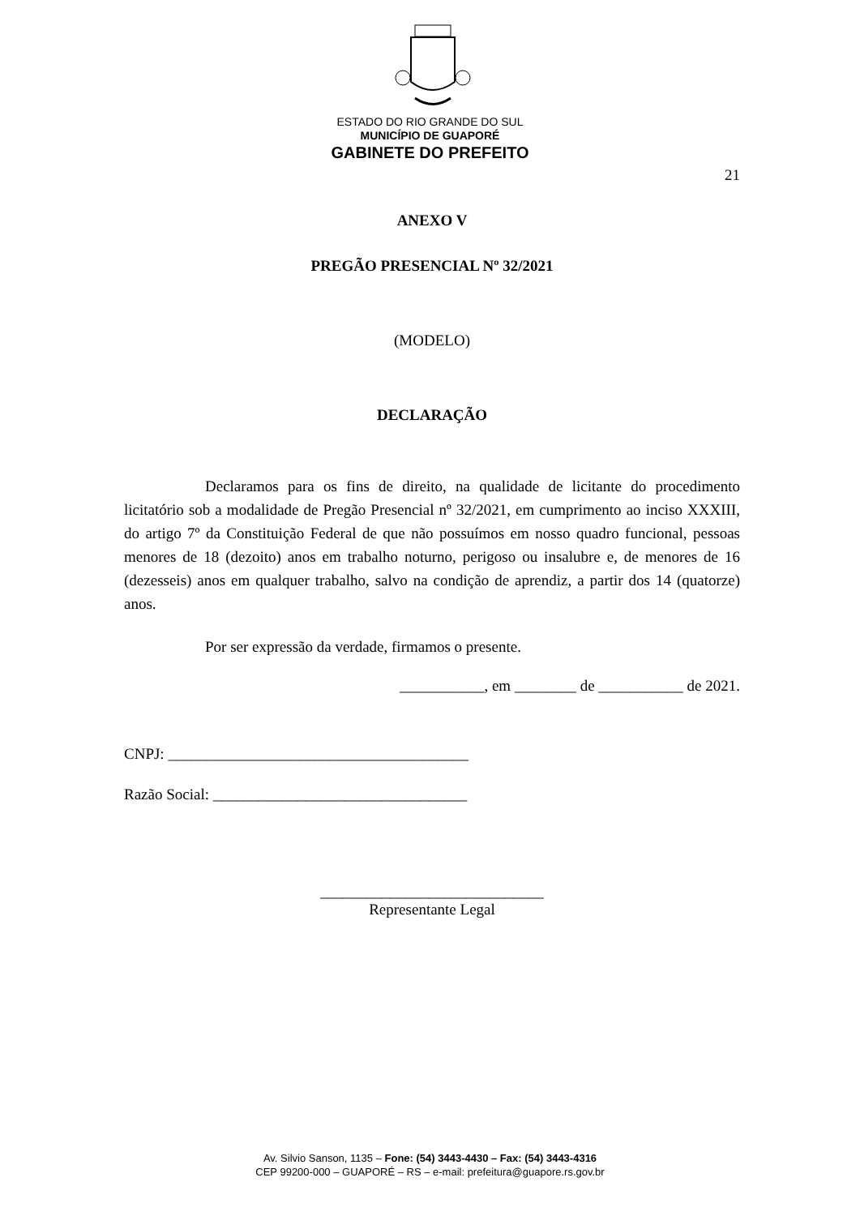ESTADO DO RIO GRANDE DO SUL
MUNICÍPIO DE GUAPORÉ
GABINETE DO PREFEITO
21
ANEXO V
PREGÃO PRESENCIAL Nº 32/2021
(MODELO)
DECLARAÇÃO
Declaramos para os fins de direito, na qualidade de licitante do procedimento licitatório sob a modalidade de Pregão Presencial nº 32/2021, em cumprimento ao inciso XXXIII, do artigo 7º da Constituição Federal de que não possuímos em nosso quadro funcional, pessoas menores de 18 (dezoito) anos em trabalho noturno, perigoso ou insalubre e, de menores de 16 (dezesseis) anos em qualquer trabalho, salvo na condição de aprendiz, a partir dos 14 (quatorze) anos.
Por ser expressão da verdade, firmamos o presente.
___________, em ________ de ___________ de 2021.
CNPJ: _______________________________________
Razão Social: _________________________________
_____________________________
Representante Legal
Av. Silvio Sanson, 1135 – Fone: (54) 3443-4430 – Fax: (54) 3443-4316
CEP 99200-000 – GUAPORÉ – RS – e-mail: prefeitura@guapore.rs.gov.br